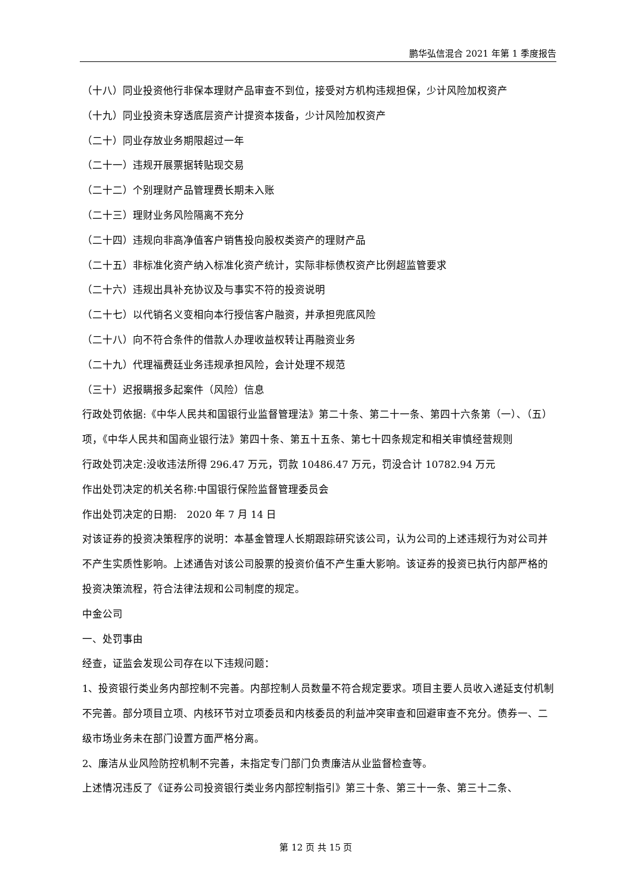鹏华弘信混合 2021 年第 1 季度报告
（十八）同业投资他行非保本理财产品审查不到位，接受对方机构违规担保，少计风险加权资产
（十九）同业投资未穿透底层资产计提资本拨备，少计风险加权资产
（二十）同业存放业务期限超过一年
（二十一）违规开展票据转贴现交易
（二十二）个别理财产品管理费长期未入账
（二十三）理财业务风险隔离不充分
（二十四）违规向非高净值客户销售投向股权类资产的理财产品
（二十五）非标准化资产纳入标准化资产统计，实际非标债权资产比例超监管要求
（二十六）违规出具补充协议及与事实不符的投资说明
（二十七）以代销名义变相向本行授信客户融资，并承担兜底风险
（二十八）向不符合条件的借款人办理收益权转让再融资业务
（二十九）代理福费廷业务违规承担风险，会计处理不规范
（三十）迟报瞒报多起案件（风险）信息
行政处罚依据:《中华人民共和国银行业监督管理法》第二十条、第二十一条、第四十六条第（一）、（五）项，《中华人民共和国商业银行法》第四十条、第五十五条、第七十四条规定和相关审慎经营规则
行政处罚决定:没收违法所得 296.47 万元，罚款 10486.47 万元，罚没合计 10782.94 万元
作出处罚决定的机关名称:中国银行保险监督管理委员会
作出处罚决定的日期:　2020 年 7 月 14 日
对该证券的投资决策程序的说明：本基金管理人长期跟踪研究该公司，认为公司的上述违规行为对公司并不产生实质性影响。上述通告对该公司股票的投资价值不产生重大影响。该证券的投资已执行内部严格的投资决策流程，符合法律法规和公司制度的规定。
中金公司
一、处罚事由
经查，证监会发现公司存在以下违规问题：
1、投资银行类业务内部控制不完善。内部控制人员数量不符合规定要求。项目主要人员收入递延支付机制不完善。部分项目立项、内核环节对立项委员和内核委员的利益冲突审查和回避审查不充分。债券一、二级市场业务未在部门设置方面严格分离。
2、廉洁从业风险防控机制不完善，未指定专门部门负责廉洁从业监督检查等。
上述情况违反了《证券公司投资银行类业务内部控制指引》第三十条、第三十一条、第三十二条、
第 12 页 共 15 页